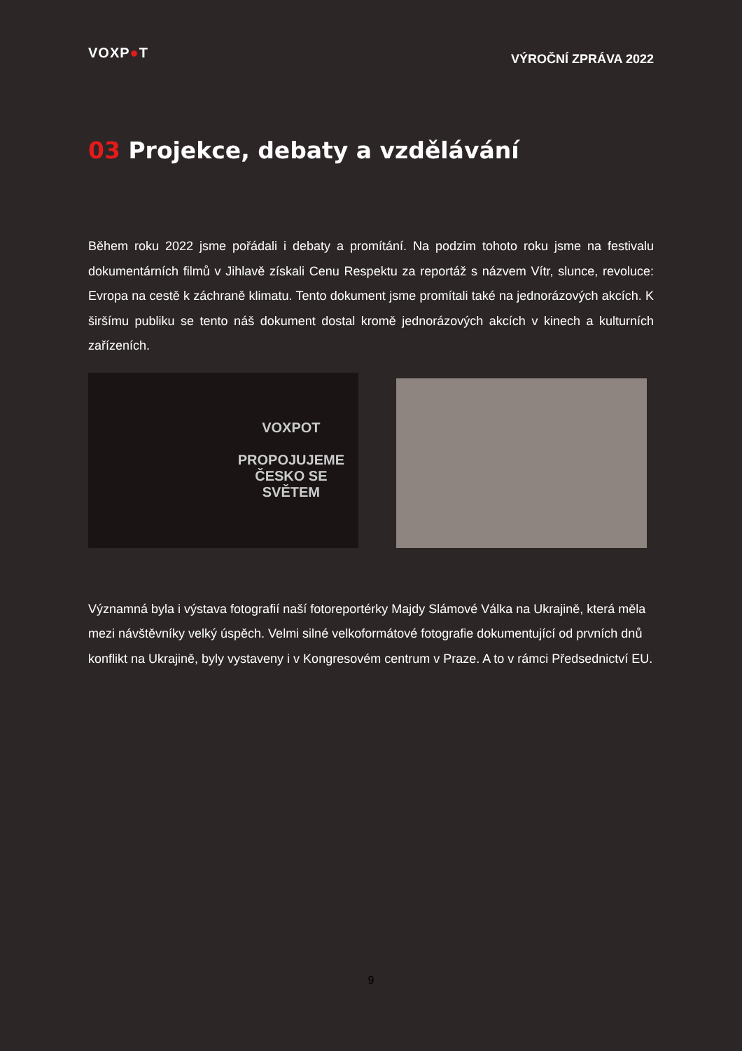VOXP●T
VÝROČNÍ ZPRÁVA 2022
03 Projekce, debaty a vzdělávání
Během roku 2022 jsme pořádali i debaty a promítání. Na podzim tohoto roku jsme na festivalu dokumentárních filmů v Jihlavě získali Cenu Respektu za reportáž s názvem Vítr, slunce, revoluce: Evropa na cestě k záchraně klimatu. Tento dokument jsme promítali také na jednorázových akcích. K širšímu publiku se tento náš dokument dostal kromě jednorázových akcích v kinech a kulturních zařízeních.
VOXPOT
PROPOJUJEME
ČESKO SE
SVĚTEM
Významná byla i výstava fotografií naší fotoreportérky Majdy Slámové Válka na Ukrajině, která měla mezi návštěvníky velký úspěch. Velmi silné velkoformátové fotografie dokumentující od prvních dnů konflikt na Ukrajině, byly vystaveny i v Kongresovém centrum v Praze. A to v rámci Předsednictví EU.
9